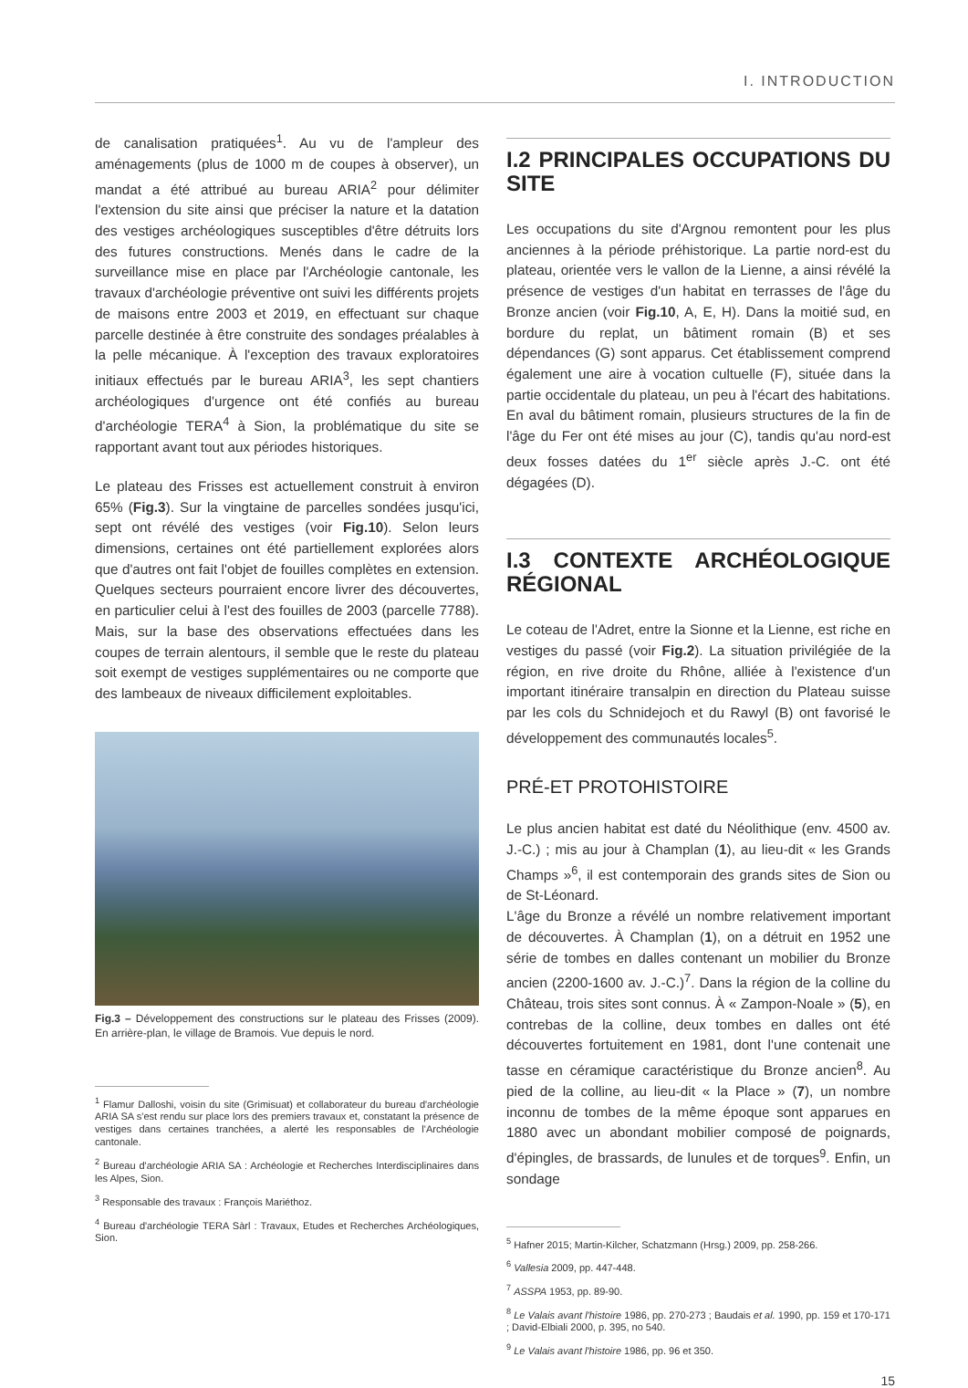I. INTRODUCTION
de canalisation pratiquées<sup>1</sup>. Au vu de l'ampleur des aménagements (plus de 1000 m de coupes à observer), un mandat a été attribué au bureau ARIA<sup>2</sup> pour délimiter l'extension du site ainsi que préciser la nature et la datation des vestiges archéologiques susceptibles d'être détruits lors des futures constructions. Menés dans le cadre de la surveillance mise en place par l'Archéologie cantonale, les travaux d'archéologie préventive ont suivi les différents projets de maisons entre 2003 et 2019, en effectuant sur chaque parcelle destinée à être construite des sondages préalables à la pelle mécanique. À l'exception des travaux exploratoires initiaux effectués par le bureau ARIA<sup>3</sup>, les sept chantiers archéologiques d'urgence ont été confiés au bureau d'archéologie TERA<sup>4</sup> à Sion, la problématique du site se rapportant avant tout aux périodes historiques.
Le plateau des Frisses est actuellement construit à environ 65% (Fig.3). Sur la vingtaine de parcelles sondées jusqu'ici, sept ont révélé des vestiges (voir Fig.10). Selon leurs dimensions, certaines ont été partiellement explorées alors que d'autres ont fait l'objet de fouilles complètes en extension. Quelques secteurs pourraient encore livrer des découvertes, en particulier celui à l'est des fouilles de 2003 (parcelle 7788). Mais, sur la base des observations effectuées dans les coupes de terrain alentours, il semble que le reste du plateau soit exempt de vestiges supplémentaires ou ne comporte que des lambeaux de niveaux difficilement exploitables.
Fig.3 – Développement des constructions sur le plateau des Frisses (2009). En arrière-plan, le village de Bramois. Vue depuis le nord.
<sup>1</sup> Flamur Dalloshi, voisin du site (Grimisuat) et collaborateur du bureau d'archéologie ARIA SA s'est rendu sur place lors des premiers travaux et, constatant la présence de vestiges dans certaines tranchées, a alerté les responsables de l'Archéologie cantonale.
<sup>2</sup> Bureau d'archéologie ARIA SA : Archéologie et Recherches Interdisciplinaires dans les Alpes, Sion.
<sup>3</sup> Responsable des travaux : François Mariéthoz.
<sup>4</sup> Bureau d'archéologie TERA Sàrl : Travaux, Etudes et Recherches Archéologiques, Sion.
I.2 PRINCIPALES OCCUPATIONS DU SITE
Les occupations du site d'Argnou remontent pour les plus anciennes à la période préhistorique. La partie nord-est du plateau, orientée vers le vallon de la Lienne, a ainsi révélé la présence de vestiges d'un habitat en terrasses de l'âge du Bronze ancien (voir Fig.10, A, E, H). Dans la moitié sud, en bordure du replat, un bâtiment romain (B) et ses dépendances (G) sont apparus. Cet établissement comprend également une aire à vocation cultuelle (F), située dans la partie occidentale du plateau, un peu à l'écart des habitations. En aval du bâtiment romain, plusieurs structures de la fin de l'âge du Fer ont été mises au jour (C), tandis qu'au nord-est deux fosses datées du 1<sup>er</sup> siècle après J.-C. ont été dégagées (D).
I.3 CONTEXTE ARCHÉOLOGIQUE RÉGIONAL
Le coteau de l'Adret, entre la Sionne et la Lienne, est riche en vestiges du passé (voir Fig.2). La situation privilégiée de la région, en rive droite du Rhône, alliée à l'existence d'un important itinéraire transalpin en direction du Plateau suisse par les cols du Schnidejoch et du Rawyl (B) ont favorisé le développement des communautés locales<sup>5</sup>.
PRÉ-ET PROTOHISTOIRE
Le plus ancien habitat est daté du Néolithique (env. 4500 av. J.-C.) ; mis au jour à Champlan (1), au lieu-dit « les Grands Champs »<sup>6</sup>, il est contemporain des grands sites de Sion ou de St-Léonard.
L'âge du Bronze a révélé un nombre relativement important de découvertes. À Champlan (1), on a détruit en 1952 une série de tombes en dalles contenant un mobilier du Bronze ancien (2200-1600 av. J.-C.)<sup>7</sup>. Dans la région de la colline du Château, trois sites sont connus. À « Zampon-Noale » (5), en contrebas de la colline, deux tombes en dalles ont été découvertes fortuitement en 1981, dont l'une contenait une tasse en céramique caractéristique du Bronze ancien<sup>8</sup>. Au pied de la colline, au lieu-dit « la Place » (7), un nombre inconnu de tombes de la même époque sont apparues en 1880 avec un abondant mobilier composé de poignards, d'épingles, de brassards, de lunules et de torques<sup>9</sup>. Enfin, un sondage
<sup>5</sup> Hafner 2015; Martin-Kilcher, Schatzmann (Hrsg.) 2009, pp. 258-266.
<sup>6</sup> Vallesia 2009, pp. 447-448.
<sup>7</sup> ASSPA 1953, pp. 89-90.
<sup>8</sup> Le Valais avant l'histoire 1986, pp. 270-273 ; Baudais et al. 1990, pp. 159 et 170-171 ; David-Elbiali 2000, p. 395, no 540.
<sup>9</sup> Le Valais avant l'histoire 1986, pp. 96 et 350.
15